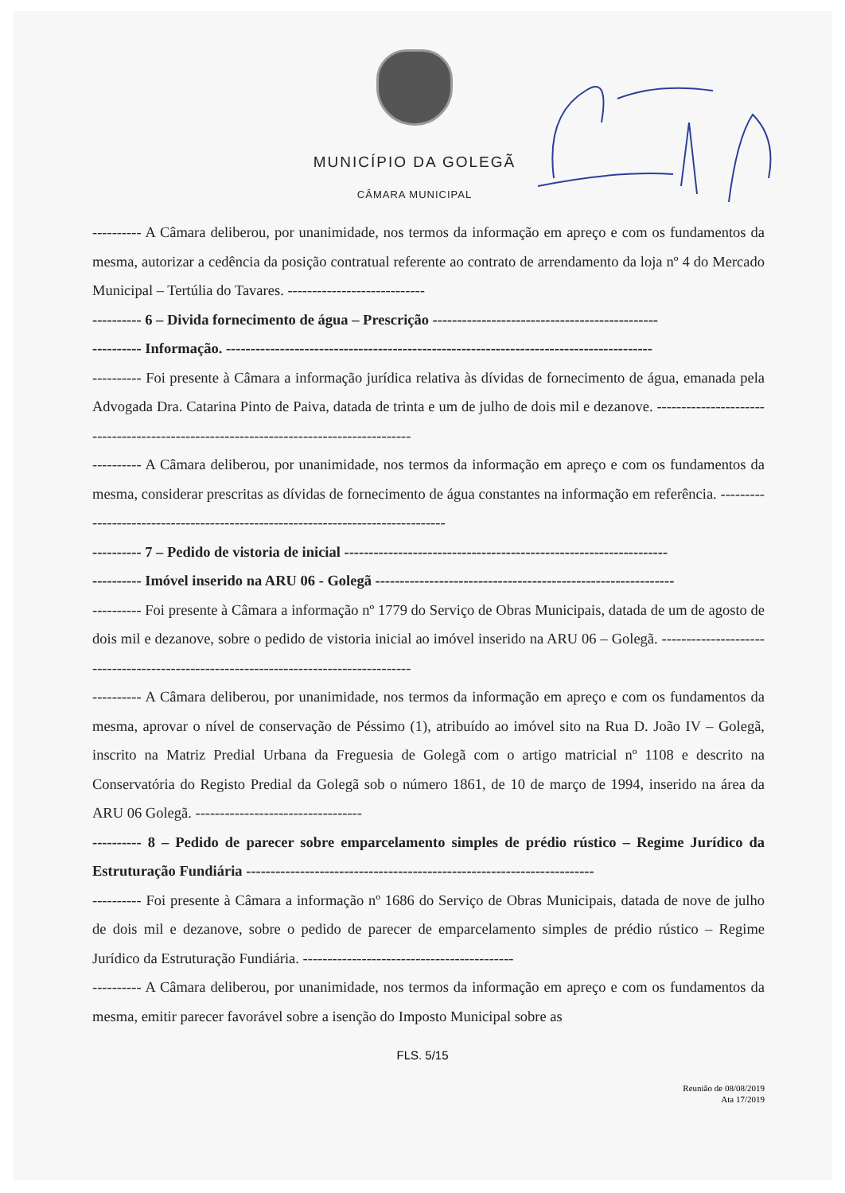MUNICÍPIO DA GOLEGÃ
CÂMARA MUNICIPAL
---------- A Câmara deliberou, por unanimidade, nos termos da informação em apreço e com os fundamentos da mesma, autorizar a cedência da posição contratual referente ao contrato de arrendamento da loja nº 4 do Mercado Municipal – Tertúlia do Tavares. ----------------------------
---------- 6 – Divida fornecimento de água – Prescrição ----------------------------------------------
---------- Informação. ---------------------------------------------------------------------------------------
---------- Foi presente à Câmara a informação jurídica relativa às dívidas de fornecimento de água, emanada pela Advogada Dra. Catarina Pinto de Paiva, datada de trinta e um de julho de dois mil e dezanove. ---------------------------------------------------------------------------------------
---------- A Câmara deliberou, por unanimidade, nos termos da informação em apreço e com os fundamentos da mesma, considerar prescritas as dívidas de fornecimento de água constantes na informação em referência. ---------------------------------------------------------------------------------
---------- 7 – Pedido de vistoria de inicial ------------------------------------------------------------------
---------- Imóvel inserido na ARU 06 - Golegã -------------------------------------------------------------
---------- Foi presente à Câmara a informação nº 1779 do Serviço de Obras Municipais, datada de um de agosto de dois mil e dezanove, sobre o pedido de vistoria inicial ao imóvel inserido na ARU 06 – Golegã. --------------------------------------------------------------------------------------
---------- A Câmara deliberou, por unanimidade, nos termos da informação em apreço e com os fundamentos da mesma, aprovar o nível de conservação de Péssimo (1), atribuído ao imóvel sito na Rua D. João IV – Golegã, inscrito na Matriz Predial Urbana da Freguesia de Golegã com o artigo matricial nº 1108 e descrito na Conservatória do Registo Predial da Golegã sob o número 1861, de 10 de março de 1994, inserido na área da ARU 06 Golegã. ----------------------------------
---------- 8 – Pedido de parecer sobre emparcelamento simples de prédio rústico – Regime Jurídico da Estruturação Fundiária -----------------------------------------------------------------------
---------- Foi presente à Câmara a informação nº 1686 do Serviço de Obras Municipais, datada de nove de julho de dois mil e dezanove, sobre o pedido de parecer de emparcelamento simples de prédio rústico – Regime Jurídico da Estruturação Fundiária. -------------------------------------------
---------- A Câmara deliberou, por unanimidade, nos termos da informação em apreço e com os fundamentos da mesma, emitir parecer favorável sobre a isenção do Imposto Municipal sobre as
FLS. 5/15
Reunião de 08/08/2019
Ata 17/2019